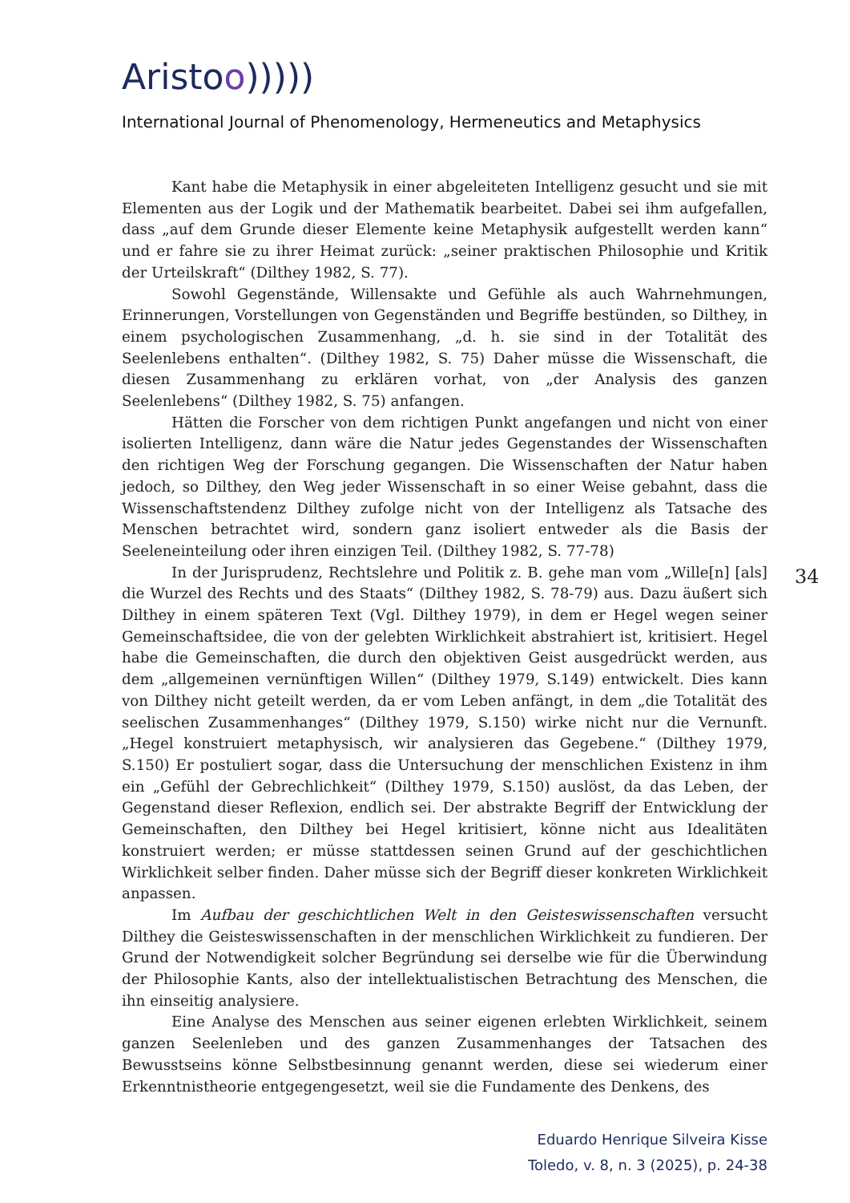Aristoo)))))
International Journal of Phenomenology, Hermeneutics and Metaphysics
Kant habe die Metaphysik in einer abgeleiteten Intelligenz gesucht und sie mit Elementen aus der Logik und der Mathematik bearbeitet. Dabei sei ihm aufgefallen, dass „auf dem Grunde dieser Elemente keine Metaphysik aufgestellt werden kann“ und er fahre sie zu ihrer Heimat zurück: „seiner praktischen Philosophie und Kritik der Urteilskraft“ (Dilthey 1982, S. 77).
Sowohl Gegenstände, Willensakte und Gefühle als auch Wahrnehmungen, Erinnerungen, Vorstellungen von Gegenständen und Begriffe bestünden, so Dilthey, in einem psychologischen Zusammenhang, „d. h. sie sind in der Totalität des Seelenlebens enthalten“. (Dilthey 1982, S. 75) Daher müsse die Wissenschaft, die diesen Zusammenhang zu erklären vorhat, von „der Analysis des ganzen Seelenlebens“ (Dilthey 1982, S. 75) anfangen.
Hätten die Forscher von dem richtigen Punkt angefangen und nicht von einer isolierten Intelligenz, dann wäre die Natur jedes Gegenstandes der Wissenschaften den richtigen Weg der Forschung gegangen. Die Wissenschaften der Natur haben jedoch, so Dilthey, den Weg jeder Wissenschaft in so einer Weise gebahnt, dass die Wissenschaftstendenz Dilthey zufolge nicht von der Intelligenz als Tatsache des Menschen betrachtet wird, sondern ganz isoliert entweder als die Basis der Seeleneinteilung oder ihren einzigen Teil. (Dilthey 1982, S. 77-78)
In der Jurisprudenz, Rechtslehre und Politik z. B. gehe man vom „Wille[n] [als] die Wurzel des Rechts und des Staats“ (Dilthey 1982, S. 78-79) aus. Dazu äußert sich Dilthey in einem späteren Text (Vgl. Dilthey 1979), in dem er Hegel wegen seiner Gemeinschaftsidee, die von der gelebten Wirklichkeit abstrahiert ist, kritisiert. Hegel habe die Gemeinschaften, die durch den objektiven Geist ausgedrückt werden, aus dem „allgemeinen vernünftigen Willen“ (Dilthey 1979, S.149) entwickelt. Dies kann von Dilthey nicht geteilt werden, da er vom Leben anfängt, in dem „die Totalität des seelischen Zusammenhanges“ (Dilthey 1979, S.150) wirke nicht nur die Vernunft. „Hegel konstruiert metaphysisch, wir analysieren das Gegebene.“ (Dilthey 1979, S.150) Er postuliert sogar, dass die Untersuchung der menschlichen Existenz in ihm ein „Gefühl der Gebrechlichkeit“ (Dilthey 1979, S.150) auslöst, da das Leben, der Gegenstand dieser Reflexion, endlich sei. Der abstrakte Begriff der Entwicklung der Gemeinschaften, den Dilthey bei Hegel kritisiert, könne nicht aus Idealitäten konstruiert werden; er müsse stattdessen seinen Grund auf der geschichtlichen Wirklichkeit selber finden. Daher müsse sich der Begriff dieser konkreten Wirklichkeit anpassen.
Im Aufbau der geschichtlichen Welt in den Geisteswissenschaften versucht Dilthey die Geisteswissenschaften in der menschlichen Wirklichkeit zu fundieren. Der Grund der Notwendigkeit solcher Begründung sei derselbe wie für die Überwindung der Philosophie Kants, also der intellektualistischen Betrachtung des Menschen, die ihn einseitig analysiere.
Eine Analyse des Menschen aus seiner eigenen erlebten Wirklichkeit, seinem ganzen Seelenleben und des ganzen Zusammenhanges der Tatsachen des Bewusstseins könne Selbstbesinnung genannt werden, diese sei wiederum einer Erkenntnistheorie entgegengesetzt, weil sie die Fundamente des Denkens, des
34
Eduardo Henrique Silveira Kisse
Toledo, v. 8, n. 3 (2025), p. 24-38